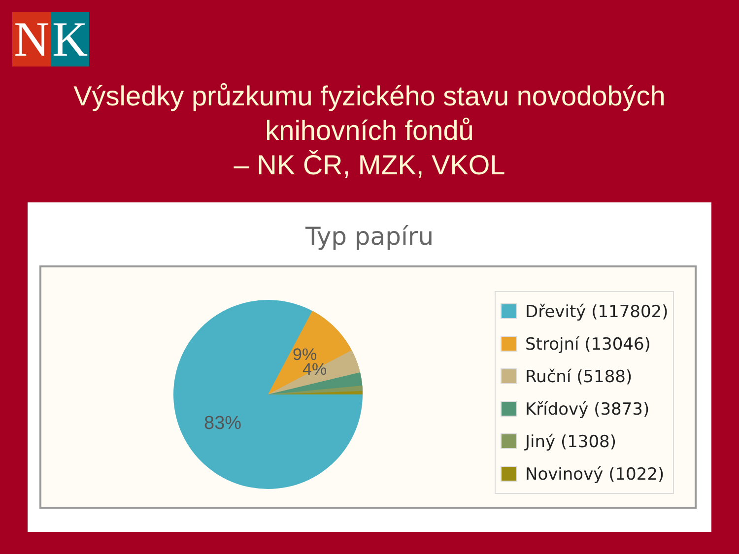N K
Výsledky průzkumu fyzického stavu novodobých
knihovních fondů
– NK ČR, MZK, VKOL
Typ papíru
9%
4%
83%
Dřevitý (117802)
Strojní (13046)
Ruční (5188)
Křídový (3873)
Jiný (1308)
Novinový (1022)